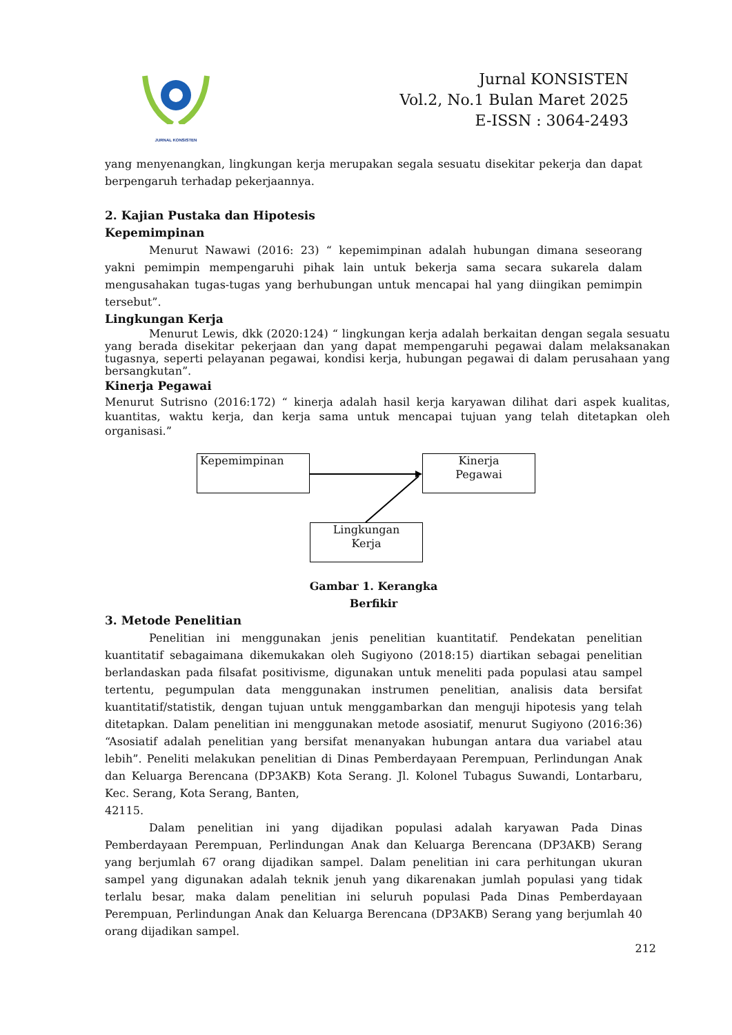JURNAL KONSISTEN
Jurnal KONSISTEN
Vol.2, No.1 Bulan Maret 2025
E-ISSN : 3064-2493
yang menyenangkan, lingkungan kerja merupakan segala sesuatu disekitar pekerja dan dapat berpengaruh terhadap pekerjaannya.
2. Kajian Pustaka dan Hipotesis
Kepemimpinan
Menurut Nawawi (2016: 23) “ kepemimpinan adalah hubungan dimana seseorang yakni pemimpin mempengaruhi pihak lain untuk bekerja sama secara sukarela dalam mengusahakan tugas-tugas yang berhubungan untuk mencapai hal yang diingikan pemimpin tersebut”.
Lingkungan Kerja
Menurut Lewis, dkk (2020:124) “ lingkungan kerja adalah berkaitan dengan segala sesuatu yang berada disekitar pekerjaan dan yang dapat mempengaruhi pegawai dalam melaksanakan tugasnya, seperti pelayanan pegawai, kondisi kerja, hubungan pegawai di dalam perusahaan yang bersangkutan”.
Kinerja Pegawai
Menurut Sutrisno (2016:172) “ kinerja adalah hasil kerja karyawan dilihat dari aspek kualitas, kuantitas, waktu kerja, dan kerja sama untuk mencapai tujuan yang telah ditetapkan oleh organisasi.”
Kepemimpinan
Kinerja
Pegawai
Lingkungan
Kerja
Gambar 1. Kerangka
Berfikir
3. Metode Penelitian
Penelitian ini menggunakan jenis penelitian kuantitatif. Pendekatan penelitian kuantitatif sebagaimana dikemukakan oleh Sugiyono (2018:15) diartikan sebagai penelitian berlandaskan pada filsafat positivisme, digunakan untuk meneliti pada populasi atau sampel tertentu, pegumpulan data menggunakan instrumen penelitian, analisis data bersifat kuantitatif/statistik, dengan tujuan untuk menggambarkan dan menguji hipotesis yang telah ditetapkan. Dalam penelitian ini menggunakan metode asosiatif, menurut Sugiyono (2016:36) “Asosiatif adalah penelitian yang bersifat menanyakan hubungan antara dua variabel atau lebih”. Peneliti melakukan penelitian di Dinas Pemberdayaan Perempuan, Perlindungan Anak dan Keluarga Berencana (DP3AKB) Kota Serang. Jl. Kolonel Tubagus Suwandi, Lontarbaru, Kec. Serang, Kota Serang, Banten,
42115.
Dalam penelitian ini yang dijadikan populasi adalah karyawan Pada Dinas Pemberdayaan Perempuan, Perlindungan Anak dan Keluarga Berencana (DP3AKB) Serang yang berjumlah 67 orang dijadikan sampel. Dalam penelitian ini cara perhitungan ukuran sampel yang digunakan adalah teknik jenuh yang dikarenakan jumlah populasi yang tidak terlalu besar, maka dalam penelitian ini seluruh populasi Pada Dinas Pemberdayaan Perempuan, Perlindungan Anak dan Keluarga Berencana (DP3AKB) Serang yang berjumlah 40 orang dijadikan sampel.
212